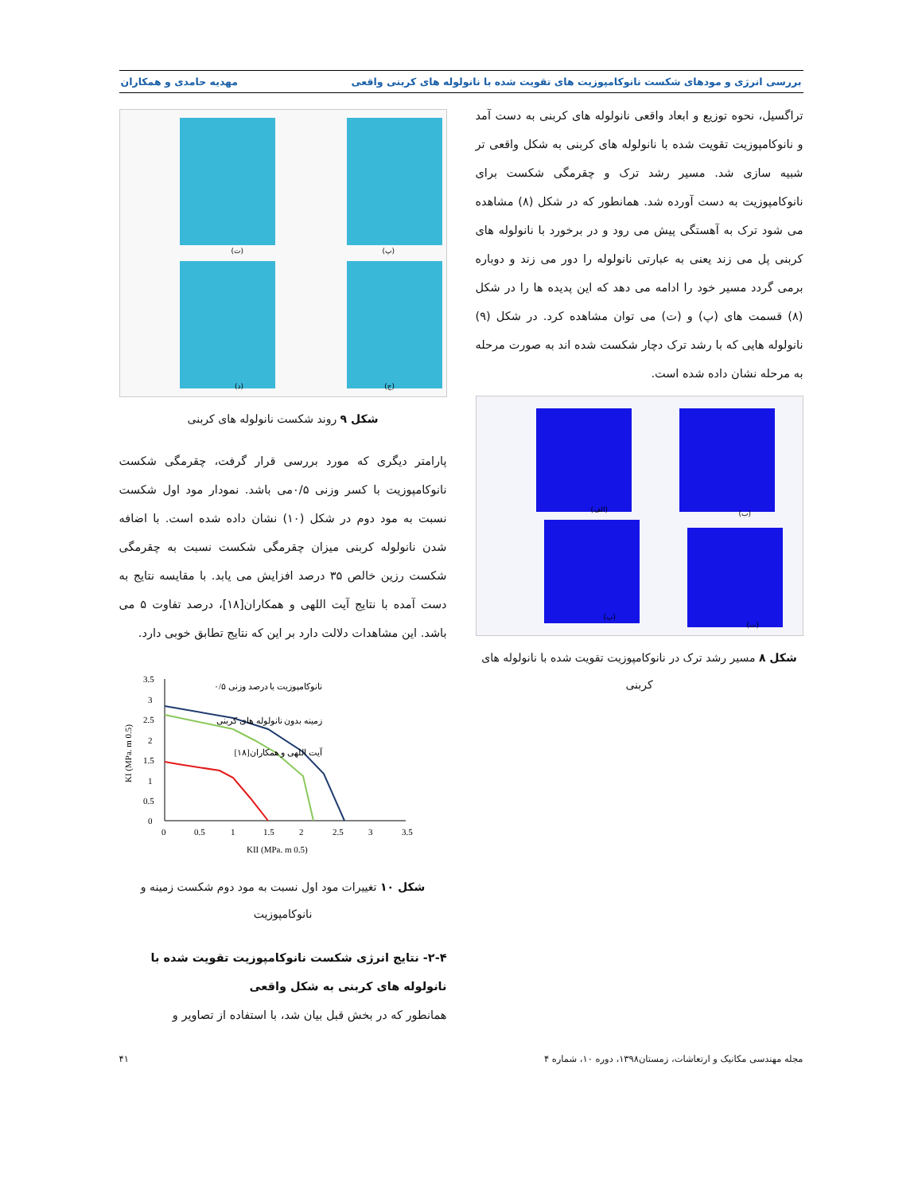بررسی انرژی و مودهای شکست نانوکامپوزیت های تقویت شده با نانولوله های کربنی واقعی مهدیه حامدی و همکاران
تراگسیل، نحوه توزیع و ابعاد واقعی نانولوله های کربنی به دست آمد و نانوکامپوزیت تقویت شده با نانولوله های کربنی به شکل واقعی تر شبیه سازی شد. مسیر رشد ترک و چقرمگی شکست برای نانوکامپوزیت به دست آورده شد. همانطور که در شکل (۸) مشاهده می شود ترک به آهستگی پیش می رود و در برخورد با نانولوله های کربنی پل می زند یعنی به عبارتی نانولوله را دور می زند و دوباره برمی گردد مسیر خود را ادامه می دهد که این پدیده ها را در شکل (۸) قسمت های (پ) و (ت) می توان مشاهده کرد. در شکل (۹) نانولوله هایی که با رشد ترک دچار شکست شده اند به صورت مرحله به مرحله نشان داده شده است.
(الف)
(ب)
(پ)
(ت)
شکل ۸ مسیر رشد ترک در نانوکامپوزیت تقویت شده با نانولوله های کربنی
(ت)
(پ)
(د)
(ج)
شکل ۹ روند شکست نانولوله های کربنی
پارامتر دیگری که مورد بررسی قرار گرفت، چقرمگی شکست نانوکامپوزیت با کسر وزنی ۰/۵می باشد. نمودار مود اول شکست نسبت به مود دوم در شکل (۱۰) نشان داده شده است. با اضافه شدن نانولوله کربنی میزان چقرمگی شکست نسبت به چقرمگی شکست رزین خالص ۳۵ درصد افزایش می یابد. با مقایسه نتایج به دست آمده با نتایج آیت اللهی و همکاران[۱۸]، درصد تفاوت ۵ می باشد. این مشاهدات دلالت دارد بر این که نتایج تطابق خوبی دارد.
3.5
3
2.5
2
1.5
1
0.5
0
0
0.5
1
1.5
2
2.5
3
3.5
KII (MPa. m 0.5)
KI (MPa. m 0.5)
نانوکامپوزیت با درصد وزنی ۰/۵
زمینه بدون نانولوله های کربنی
آیت اللهی و همکاران[۱۸]
شکل ۱۰ تغییرات مود اول نسبت به مود دوم شکست زمینه و نانوکامپوزیت
۲-۴- نتایج انرژی شکست نانوکامپوزیت تقویت شده با نانولوله های کربنی به شکل واقعی
همانطور که در بخش قبل بیان شد، با استفاده از تصاویر و
مجله مهندسی مکانیک و ارتعاشات، زمستان۱۳۹۸، دوره ۱۰، شماره ۴ ۴۱